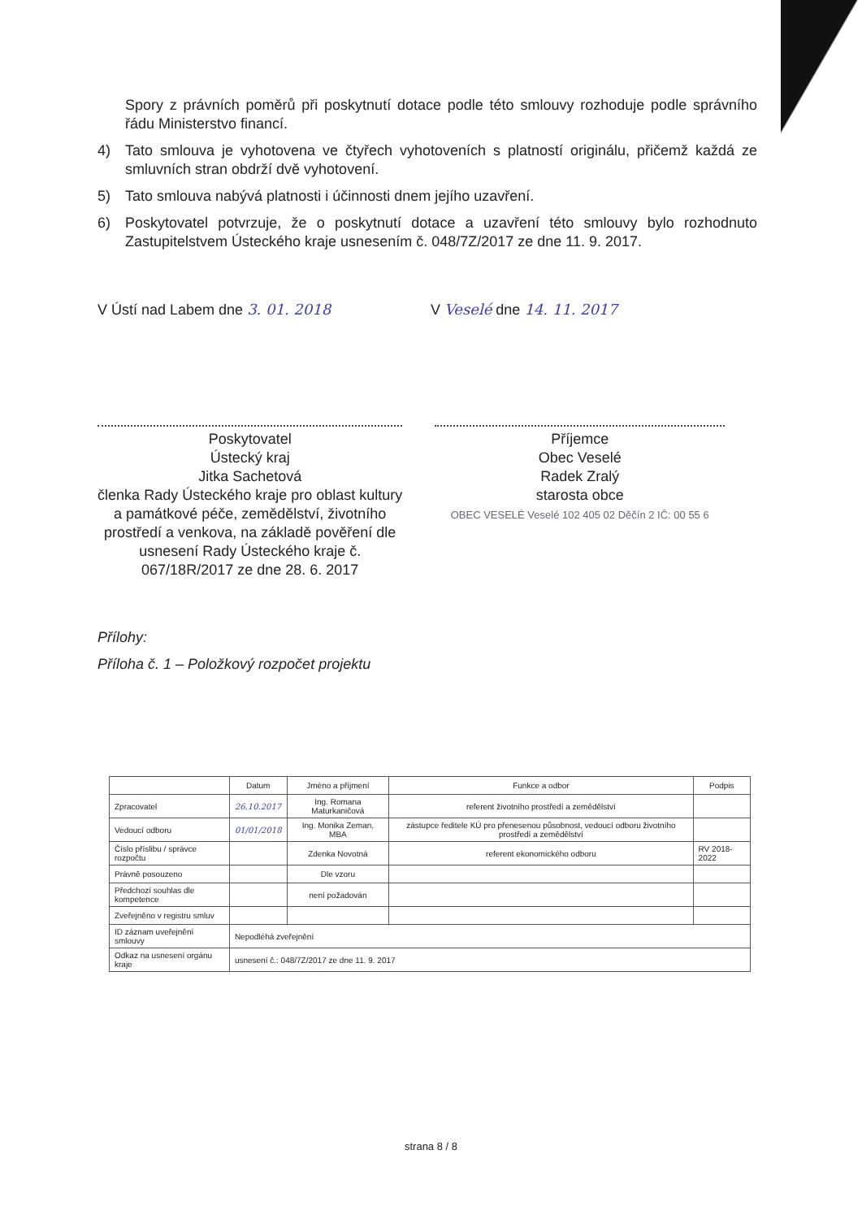Spory z právních poměrů při poskytnutí dotace podle této smlouvy rozhoduje podle správního řádu Ministerstvo financí.
4) Tato smlouva je vyhotovena ve čtyřech vyhotoveních s platností originálu, přičemž každá ze smluvních stran obdrží dvě vyhotovení.
5) Tato smlouva nabývá platnosti i účinnosti dnem jejího uzavření.
6) Poskytovatel potvrzuje, že o poskytnutí dotace a uzavření této smlouvy bylo rozhodnuto Zastupitelstvem Ústeckého kraje usnesením č. 048/7Z/2017 ze dne 11. 9. 2017.
V Ústí nad Labem dne 3. 01. 2018 V Veselé dne 14. 11. 2017
Poskytovatel
Ústecký kraj
Jitka Sachetová
členka Rady Ústeckého kraje pro oblast kultury a památkové péče, zemědělství, životního prostředí a venkova, na základě pověření dle usnesení Rady Ústeckého kraje č. 067/18R/2017 ze dne 28. 6. 2017
Příjemce
Obec Veselé
Radek Zralý
starosta obce
OBEC VESELÉ Veselé 102 405 02 Děčín 2 IČ: 00 55 6
Přílohy:
Příloha č. 1 – Položkový rozpočet projektu
| | Datum | Jméno a příjmení | Funkce a odbor | Podpis |
| --- | --- | --- | --- | --- |
| Zpracovatel | 26.10.2017 | Ing. Romana Maturkaničová | referent životního prostředí a zemědělství | |
| Vedoucí odboru | 01/01/2018 | Ing. Monika Zeman, MBA | zástupce ředitele KÚ pro přenesenou působnost, vedoucí odboru životního prostředí a zemědělství | |
| Číslo příslibu / správce rozpočtu | | Zdenka Novotná | referent ekonomického odboru | RV 2018-2022 |
| Právně posouzeno | | Dle vzoru | | |
| Předchozí souhlas dle kompetence | | není požadován | | |
| Zveřejněno v registru smluv | | | | |
| ID záznam uveřejnění smlouvy | Nepodléhá zveřejnění | | | |
| Odkaz na usnesení orgánu kraje | usnesení č.: 048/7Z/2017 ze dne 11. 9. 2017 | | | |
strana 8 / 8